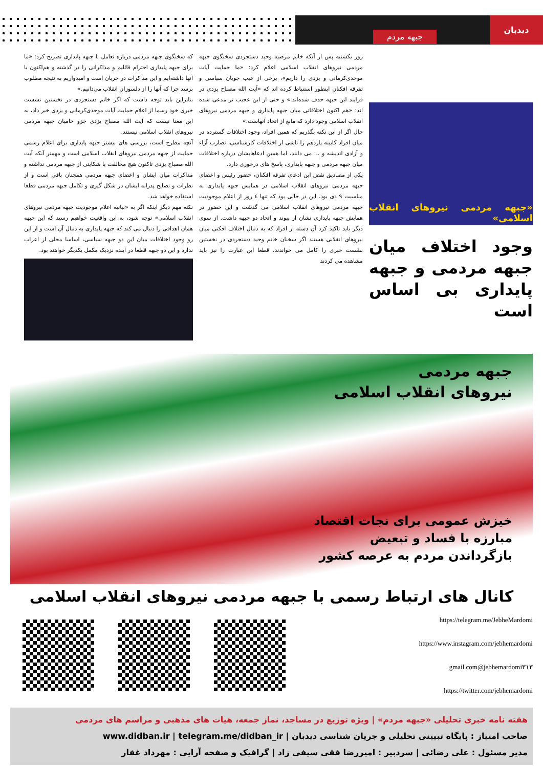دیدبان
جبهه مردم
«جبهه مردمی نیروهای انقلاب اسلامی»
وجود اختلاف میان جبهه مردمی و جبهه پایداری بی اساس است
روز یکشنبه پس از آنکه خانم مرضیه وحید دستجردی سخنگوی جبهه مردمی نیروهای انقلاب اسلامی اعلام کرد: «ما حمایت آیات موحدی‌کرمانی و یزدی را داریم»، برخی از عیب جویان سیاسی و تفرقه افکنان اینطور استنباط کرده اند که «آیت الله مصباح یزدی در فرایند این جبهه حذف شده‌اند.» و حتی از این عجیب تر مدعی شده اند: «هم اکنون اختلافاتی میان جبهه پایداری و جبهه مردمی نیروهای انقلاب اسلامی وجود دارد که مانع از اتحاد آنهاست.»
حال اگر از این نکته بگذریم که همین افراد، وجود اختلافات گسترده در میان افراد کابینه یازدهم را ناشی از اختلافات کارشناسی، تضارب آراء و آزادی اندیشه و ... می دانند، اما همین ادعاهایشان درباره اختلافات میان جبهه مردمی و جبهه پایداری، پاسخ های درخوری دارد.
یکی از مصادیق نقض این ادعای تفرقه افکنان، حضور رئیس و اعضای جبهه مردمی نیروهای انقلاب اسلامی در همایش جبهه پایداری به مناسبت ۹ دی بود. این در حالی بود که تنها ٤ روز از اعلام موجودیت جبهه مردمی نیروهای انقلاب اسلامی می گذشت و این حضور در همایش جبهه پایداری نشان از پیوند و اتحاد دو جبهه داشت. از سوی دیگر باید تاکید کرد آن دسته از افراد که به دنبال اختلاف افکنی میان نیروهای انقلابی هستند اگر سخنان خانم وحید دستجردی در نخستین نشست خبری را کامل می خواندند، قطعا این عبارت را نیز باید مشاهده می کردند
که سخنگوی جبهه مردمی درباره تعامل با جبهه پایداری تصریح کرد: «ما برای جبهه پایداری احترام قائلیم و مذاکراتی را در گذشته و هم‌اکنون با آنها داشته‌ایم و این مذاکرات در جریان است و امیدواریم به نتیجه مطلوب برسد چرا که آنها را از دلسوزان انقلاب می‌دانیم.»
بنابراین باید توجه داشت که اگر خانم دستجردی در نخستین نشست خبری خود رسما از اعلام حمایت آیات موحدی‌کرمانی و یزدی خبر داد، به این معنا نیست که آیت الله مصباح یزدی جزو حامیان جبهه مردمی نیروهای انقلاب اسلامی نیستند.
آنچه مطرح است، بررسی های بیشتر جبهه پایداری برای اعلام رسمی حمایت از جبهه مردمی نیروهای انقلاب اسلامی است و مهمتر آنکه آیت الله مصباح یزدی تاکنون هیچ مخالفت یا شکایتی از جبهه مردمی نداشته و مذاکرات میان ایشان و اعضای جبهه مردمی همچنان باقی است و از نظرات و نصایح پدرانه ایشان در شکل گیری و تکامل جبهه مردمی قطعا استفاده خواهد شد.
نکته مهم دیگر اینکه اگر به «بیانیه اعلام موجودیت جبهه مردمی نیروهای انقلاب اسلامی» توجه شود، به این واقعیت خواهیم رسید که این جبهه همان اهدافی را دنبال می کند که جبهه پایداری به دنبال آن است و از این رو وجود اختلافات میان این دو جبهه سیاسی، اساسا محلی از اعراب ندارد و این دو جبهه قطعا در آینده نزدیک مکمل یکدیگر خواهند بود.
جبهه مردمی
نیروهای انقلاب اسلامی
خیزش عمومی برای نجات اقتصاد
مبارزه با فساد و تبعیض
بازگرداندن مردم به عرصه کشور
کانال های ارتباط رسمی با جبهه مردمی نیروهای انقلاب اسلامی
https://telegram.me/JebheMardomi
https://www.instagram.com/jebhemardomi
gmail.com@jebhemardomi۳۱۳
https://twitter.com/jebhemardomi
هفته نامه خبری تحلیلی «جبهه مردم» | ویژه توزیع در مساجد، نماز جمعه، هیات های مذهبی و مراسم های مردمی
صاحب امتیاز : پایگاه تبیینی تحلیلی و جریان شناسی دیدبان | www.didban.ir | telegram.me/didban_ir
مدیر مسئول : علی رضائی | سردبیر : امیررضا فقی سیفی زاد | گرافیک و صفحه آرایی : مهرداد غفار